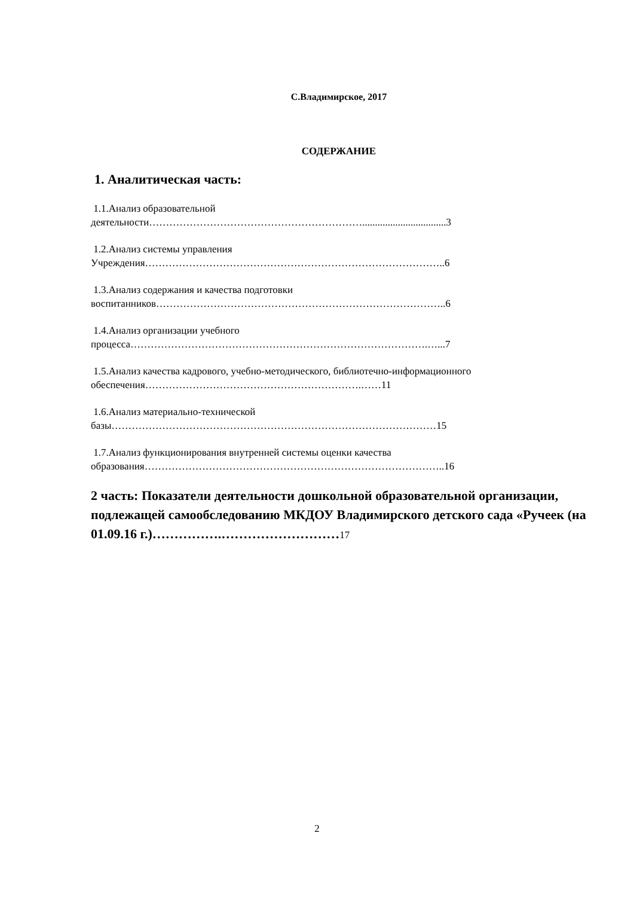С.Владимирское, 2017
СОДЕРЖАНИЕ
1. Аналитическая часть:
1.1.Анализ образовательной
деятельности……………………………………………………….................................3
1.2.Анализ системы управления
Учреждения……………………………………………………………………………..6
1.3.Анализ содержания и качества подготовки
воспитанников…………………………………………………………………………..6
1.4.Анализ организации учебного
процесса…………………………………………………………………………….…...7
1.5.Анализ качества кадрового, учебно-методического, библиотечно-информационного
обеспечения……………………………………………………….……11
1.6.Анализ материально-технической
базы……………………………………………………………………………………15
1.7.Анализ функционирования внутренней системы оценки качества
образования……………………………………………………………………………..16
2 часть: Показатели деятельности дошкольной образовательной организации, подлежащей самообследованию МКДОУ Владимирского детского сада «Ручеек (на 01.09.16 г.)…………….………………………17
2